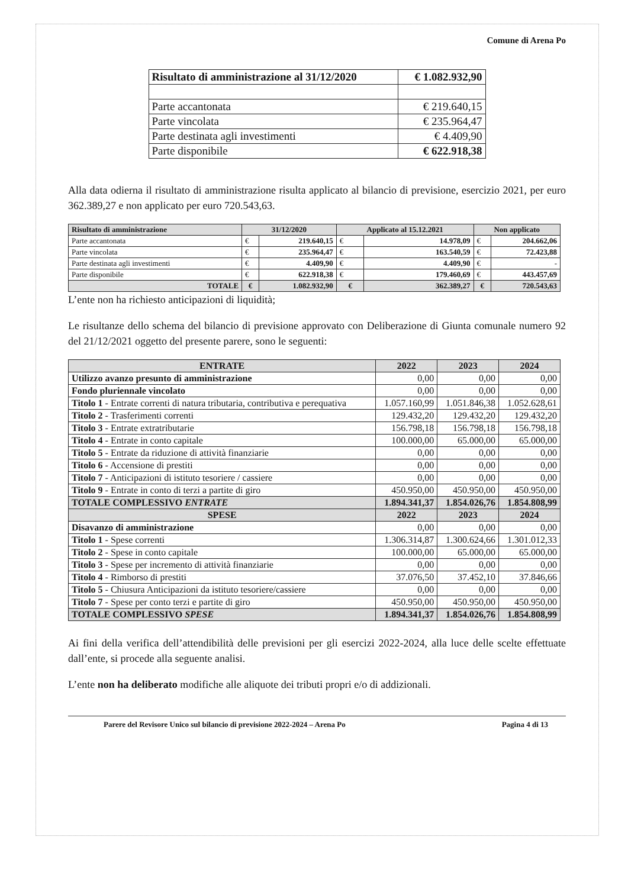Comune di Arena Po
| Risultato di amministrazione al 31/12/2020 | € 1.082.932,90 |
| --- | --- |
| Parte accantonata | € 219.640,15 |
| Parte vincolata | € 235.964,47 |
| Parte destinata agli investimenti | € 4.409,90 |
| Parte disponibile | € 622.918,38 |
Alla data odierna il risultato di amministrazione risulta applicato al bilancio di previsione, esercizio 2021, per euro 362.389,27 e non applicato per euro 720.543,63.
| Risultato di amministrazione | 31/12/2020 | | Applicato al 15.12.2021 | | Non applicato | |
| --- | --- | --- | --- | --- | --- | --- |
| Parte accantonata | € | 219.640,15 | € | 14.978,09 | € | 204.662,06 |
| Parte vincolata | € | 235.964,47 | € | 163.540,59 | € | 72.423,88 |
| Parte destinata agli investimenti | € | 4.409,90 | € | 4.409,90 | € | - |
| Parte disponibile | € | 622.918,38 | € | 179.460,69 | € | 443.457,69 |
| TOTALE | € | 1.082.932,90 | € | 362.389,27 | € | 720.543,63 |
L’ente non ha richiesto anticipazioni di liquidità;
Le risultanze dello schema del bilancio di previsione approvato con Deliberazione di Giunta comunale numero 92 del 21/12/2021 oggetto del presente parere, sono le seguenti:
| ENTRATE | 2022 | 2023 | 2024 |
| --- | --- | --- | --- |
| Utilizzo avanzo presunto di amministrazione | 0,00 | 0,00 | 0,00 |
| Fondo pluriennale vincolato | 0,00 | 0,00 | 0,00 |
| Titolo 1 - Entrate correnti di natura tributaria, contributiva e perequativa | 1.057.160,99 | 1.051.846,38 | 1.052.628,61 |
| Titolo 2 - Trasferimenti correnti | 129.432,20 | 129.432,20 | 129.432,20 |
| Titolo 3 - Entrate extratributarie | 156.798,18 | 156.798,18 | 156.798,18 |
| Titolo 4 - Entrate in conto capitale | 100.000,00 | 65.000,00 | 65.000,00 |
| Titolo 5 - Entrate da riduzione di attività finanziarie | 0,00 | 0,00 | 0,00 |
| Titolo 6 - Accensione di prestiti | 0,00 | 0,00 | 0,00 |
| Titolo 7 - Anticipazioni di istituto tesoriere / cassiere | 0,00 | 0,00 | 0,00 |
| Titolo 9 - Entrate in conto di terzi a partite di giro | 450.950,00 | 450.950,00 | 450.950,00 |
| TOTALE COMPLESSIVO ENTRATE | 1.894.341,37 | 1.854.026,76 | 1.854.808,99 |
| SPESE | 2022 | 2023 | 2024 |
| Disavanzo di amministrazione | 0,00 | 0,00 | 0,00 |
| Titolo 1 - Spese correnti | 1.306.314,87 | 1.300.624,66 | 1.301.012,33 |
| Titolo 2 - Spese in conto capitale | 100.000,00 | 65.000,00 | 65.000,00 |
| Titolo 3 - Spese per incremento di attività finanziarie | 0,00 | 0,00 | 0,00 |
| Titolo 4 - Rimborso di prestiti | 37.076,50 | 37.452,10 | 37.846,66 |
| Titolo 5 - Chiusura Anticipazioni da istituto tesoriere/cassiere | 0,00 | 0,00 | 0,00 |
| Titolo 7 - Spese per conto terzi e partite di giro | 450.950,00 | 450.950,00 | 450.950,00 |
| TOTALE COMPLESSIVO SPESE | 1.894.341,37 | 1.854.026,76 | 1.854.808,99 |
Ai fini della verifica dell’attendibilità delle previsioni per gli esercizi 2022-2024, alla luce delle scelte effettuate dall’ente, si procede alla seguente analisi.
L’ente non ha deliberato modifiche alle aliquote dei tributi propri e/o di addizionali.
Parere del Revisore Unico sul bilancio di previsione 2022-2024 – Arena Po Pagina 4 di 13